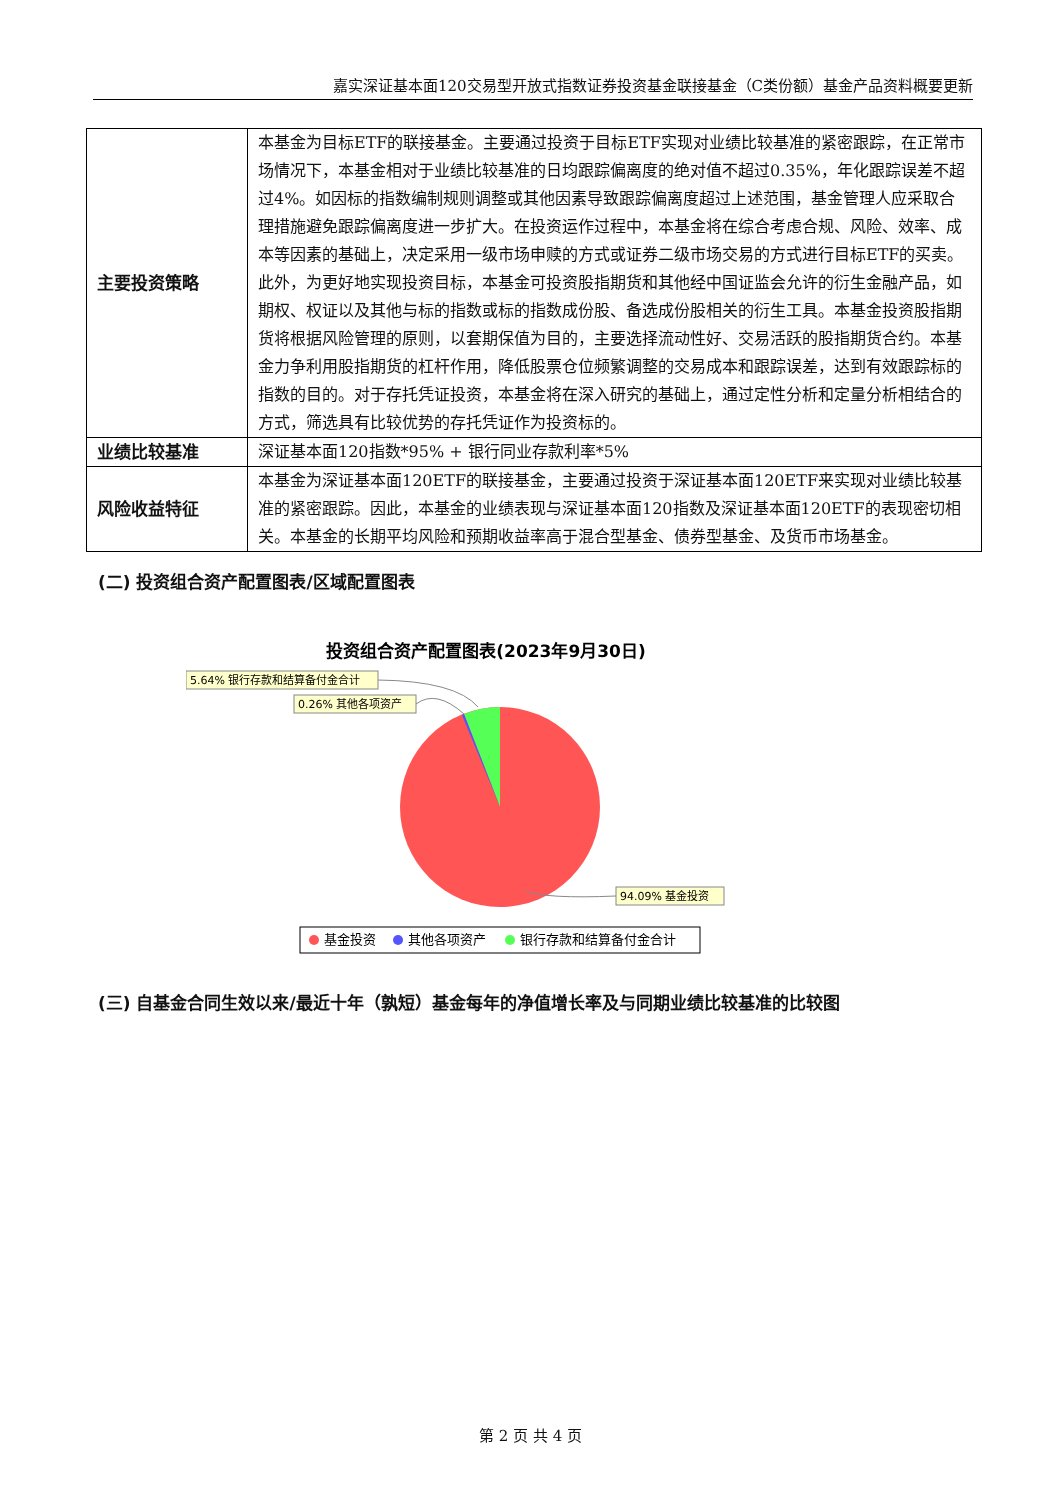嘉实深证基本面120交易型开放式指数证券投资基金联接基金（C类份额）基金产品资料概要更新
| 主要投资策略 | 本基金为目标ETF的联接基金。主要通过投资于目标ETF实现对业绩比较基准的紧密跟踪，在正常市场情况下，本基金相对于业绩比较基准的日均跟踪偏离度的绝对值不超过0.35%，年化跟踪误差不超过4%。如因标的指数编制规则调整或其他因素导致跟踪偏离度超过上述范围，基金管理人应采取合理措施避免跟踪偏离度进一步扩大。在投资运作过程中，本基金将在综合考虑合规、风险、效率、成本等因素的基础上，决定采用一级市场申赎的方式或证券二级市场交易的方式进行目标ETF的买卖。此外，为更好地实现投资目标，本基金可投资股指期货和其他经中国证监会允许的衍生金融产品，如期权、权证以及其他与标的指数或标的指数成份股、备选成份股相关的衍生工具。本基金投资股指期货将根据风险管理的原则，以套期保值为目的，主要选择流动性好、交易活跃的股指期货合约。本基金力争利用股指期货的杠杆作用，降低股票仓位频繁调整的交易成本和跟踪误差，达到有效跟踪标的指数的目的。对于存托凭证投资，本基金将在深入研究的基础上，通过定性分析和定量分析相结合的方式，筛选具有比较优势的存托凭证作为投资标的。 |
| 业绩比较基准 | 深证基本面120指数*95% + 银行同业存款利率*5% |
| 风险收益特征 | 本基金为深证基本面120ETF的联接基金，主要通过投资于深证基本面120ETF来实现对业绩比较基准的紧密跟踪。因此，本基金的业绩表现与深证基本面120指数及深证基本面120ETF的表现密切相关。本基金的长期平均风险和预期收益率高于混合型基金、债券型基金、及货币市场基金。 |
(二) 投资组合资产配置图表/区域配置图表
投资组合资产配置图表(2023年9月30日)
5.64% 银行存款和结算备付金合计
0.26% 其他各项资产
94.09% 基金投资
基金投资
其他各项资产
银行存款和结算备付金合计
(三) 自基金合同生效以来/最近十年（孰短）基金每年的净值增长率及与同期业绩比较基准的比较图
第 2 页 共 4 页